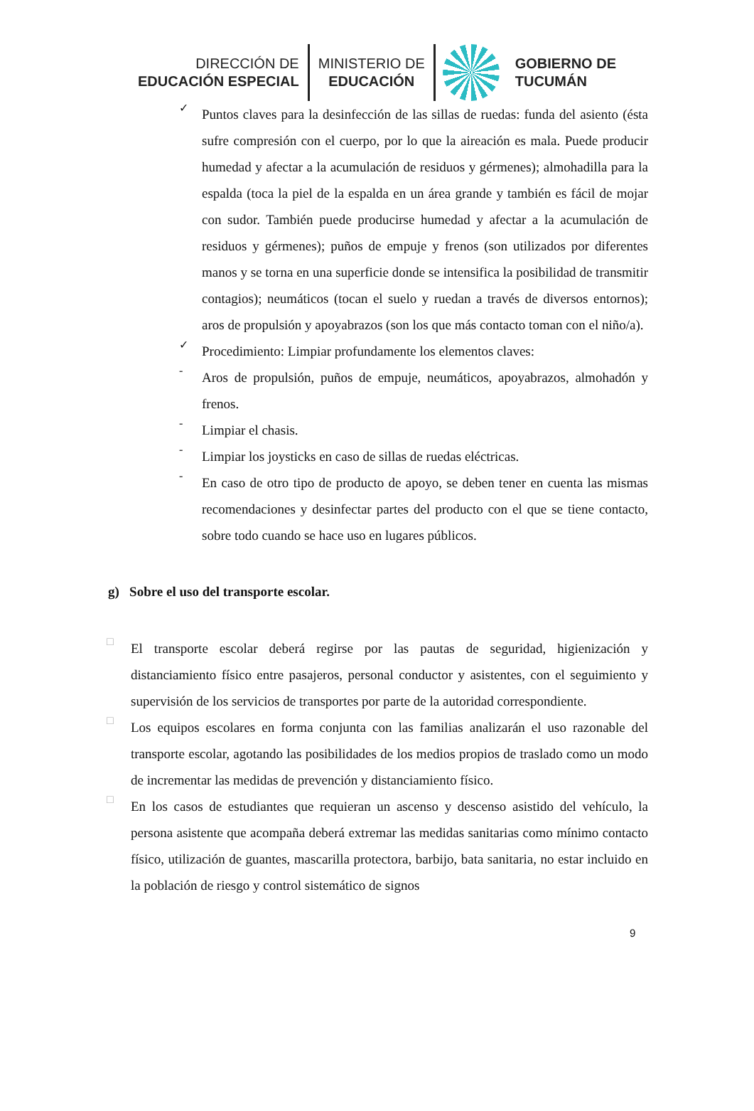DIRECCIÓN DE
EDUCACIÓN ESPECIAL
MINISTERIO DE
EDUCACIÓN
GOBIERNO DE
TUCUMÁN
✓
Puntos claves para la desinfección de las sillas de ruedas: funda del asiento (ésta sufre compresión con el cuerpo, por lo que la aireación es mala. Puede producir humedad y afectar a la acumulación de residuos y gérmenes); almohadilla para la espalda (toca la piel de la espalda en un área grande y también es fácil de mojar con sudor. También puede producirse humedad y afectar a la acumulación de residuos y gérmenes); puños de empuje y frenos (son utilizados por diferentes manos y se torna en una superficie donde se intensifica la posibilidad de transmitir contagios); neumáticos (tocan el suelo y ruedan a través de diversos entornos); aros de propulsión y apoyabrazos (son los que más contacto toman con el niño/a).
✓
Procedimiento: Limpiar profundamente los elementos claves:
-
Aros de propulsión, puños de empuje, neumáticos, apoyabrazos, almohadón y frenos.
-
Limpiar el chasis.
-
Limpiar los joysticks en caso de sillas de ruedas eléctricas.
-
En caso de otro tipo de producto de apoyo, se deben tener en cuenta las mismas recomendaciones y desinfectar partes del producto con el que se tiene contacto, sobre todo cuando se hace uso en lugares públicos.
g) Sobre el uso del transporte escolar.
□
El transporte escolar deberá regirse por las pautas de seguridad, higienización y distanciamiento físico entre pasajeros, personal conductor y asistentes, con el seguimiento y supervisión de los servicios de transportes por parte de la autoridad correspondiente.
□
Los equipos escolares en forma conjunta con las familias analizarán el uso razonable del transporte escolar, agotando las posibilidades de los medios propios de traslado como un modo de incrementar las medidas de prevención y distanciamiento físico.
□
En los casos de estudiantes que requieran un ascenso y descenso asistido del vehículo, la persona asistente que acompaña deberá extremar las medidas sanitarias como mínimo contacto físico, utilización de guantes, mascarilla protectora, barbijo, bata sanitaria, no estar incluido en la población de riesgo y control sistemático de signos
9